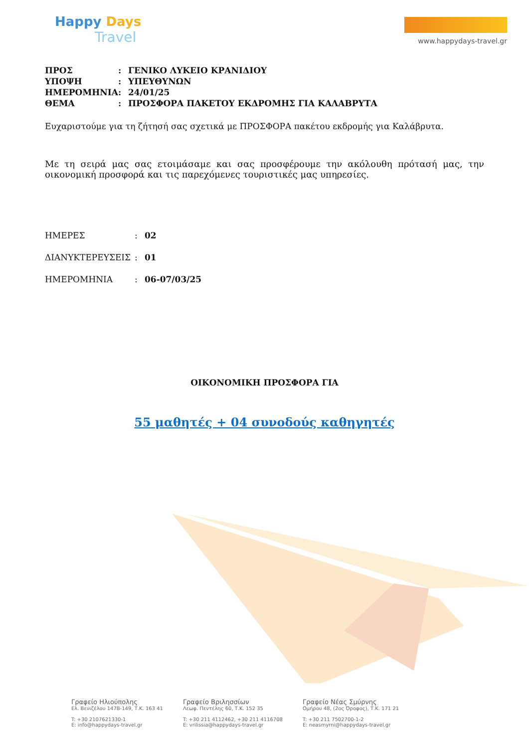Happy Days
Travel
www.happydays-travel.gr
| ΠΡΟΣ | : | ΓΕΝΙΚΟ ΛΥΚΕΙΟ ΚΡΑΝΙΔΙΟΥ |
| ΥΠΟΨΗ | : | ΥΠΕΥΘΥΝΩΝ |
| ΗΜΕΡΟΜΗΝΙΑ | : | 24/01/25 |
| ΘΕΜΑ | : | ΠΡΟΣΦΟΡΑ ΠΑΚΕΤΟΥ ΕΚΔΡΟΜΗΣ ΓΙΑ ΚΑΛΑΒΡΥΤΑ |
Ευχαριστούμε για τη ζήτησή σας σχετικά με ΠΡΟΣΦΟΡΑ πακέτου εκδρομής για Καλάβρυτα.
Με τη σειρά μας σας ετοιμάσαμε και σας προσφέρουμε την ακόλουθη πρότασή μας, την οικονομική προσφορά και τις παρεχόμενες τουριστικές μας υπηρεσίες.
| ΗΜΕΡΕΣ | : | 02 |
| ΔΙΑΝΥΚΤΕΡΕΥΣΕΙΣ | : | 01 |
| ΗΜΕΡΟΜΗΝΙΑ | : | 06-07/03/25 |
ΟΙΚΟΝΟΜΙΚΗ ΠΡΟΣΦΟΡΑ ΓΙΑ
55 μαθητές + 04 συνοδούς καθηγητές
Γραφείο Ηλιούπολης
Ελ. Βενιζέλου 147Β-149, Τ.Κ. 163 41
T: +30 2107621330-1
E: info@happydays-travel.gr
Γραφείο Βριλησσίων
Λεωφ. Πεντέλης 60, Τ.Κ. 152 35
T: +30 211 4112462, +30 211 4116708
E: vrilissia@happydays-travel.gr
Γραφείο Νέας Σμύρνης
Ομήρου 48, (2ος Όροφος), Τ.Κ. 171 21
T: +30 211 7502700-1-2
E: neasmyrni@happydays-travel.gr